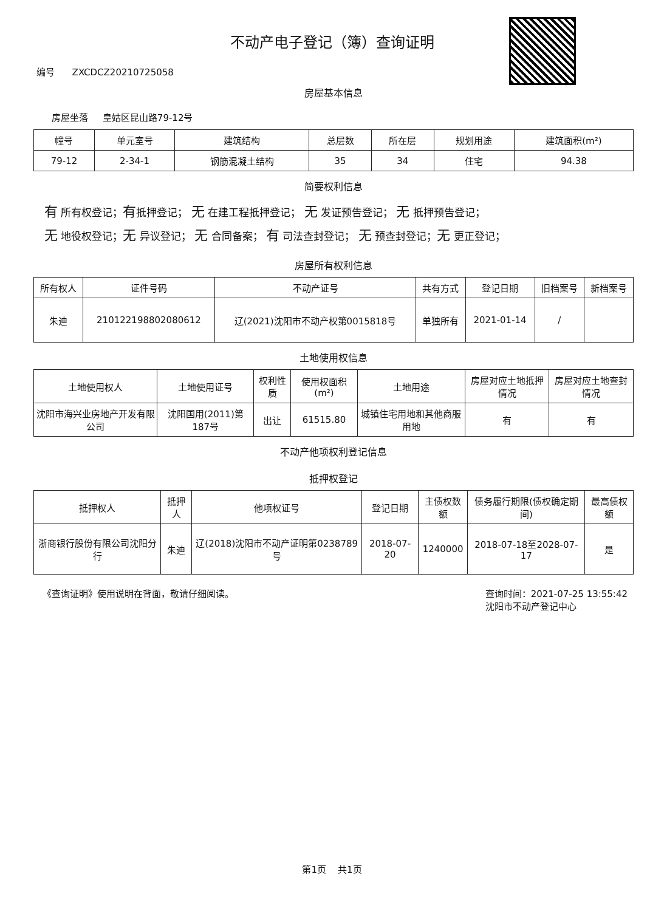不动产电子登记（簿）查询证明
编号 ZXCDCZ20210725058
房屋基本信息
房屋坐落 皇姑区昆山路79-12号
| 幢号 | 单元室号 | 建筑结构 | 总层数 | 所在层 | 规划用途 | 建筑面积(m²) |
| --- | --- | --- | --- | --- | --- | --- |
| 79-12 | 2-34-1 | 钢筋混凝土结构 | 35 | 34 | 住宅 | 94.38 |
简要权利信息
有 所有权登记；有抵押登记； 无 在建工程抵押登记； 无 发证预告登记； 无 抵押预告登记；
无 地役权登记；无 异议登记； 无 合同备案； 有 司法查封登记； 无 预查封登记；无 更正登记；
房屋所有权利信息
| 所有权人 | 证件号码 | 不动产证号 | 共有方式 | 登记日期 | 旧档案号 | 新档案号 |
| --- | --- | --- | --- | --- | --- | --- |
| 朱迪 | 210122198802080612 | 辽(2021)沈阳市不动产权第0015818号 | 单独所有 | 2021-01-14 | / | |
土地使用权信息
| 土地使用权人 | 土地使用证号 | 权利性质 | 使用权面积(m²) | 土地用途 | 房屋对应土地抵押情况 | 房屋对应土地查封情况 |
| --- | --- | --- | --- | --- | --- | --- |
| 沈阳市海兴业房地产开发有限公司 | 沈阳国用(2011)第187号 | 出让 | 61515.80 | 城镇住宅用地和其他商服用地 | 有 | 有 |
不动产他项权利登记信息
抵押权登记
| 抵押权人 | 抵押人 | 他项权证号 | 登记日期 | 主债权数额 | 债务履行期限(债权确定期间) | 最高债权额 |
| --- | --- | --- | --- | --- | --- | --- |
| 浙商银行股份有限公司沈阳分行 | 朱迪 | 辽(2018)沈阳市不动产证明第0238789号 | 2018-07-20 | 1240000 | 2018-07-18至2028-07-17 | 是 |
《查询证明》使用说明在背面，敬请仔细阅读。
查询时间：2021-07-25 13:55:42
沈阳市不动产登记中心
第1页 共1页